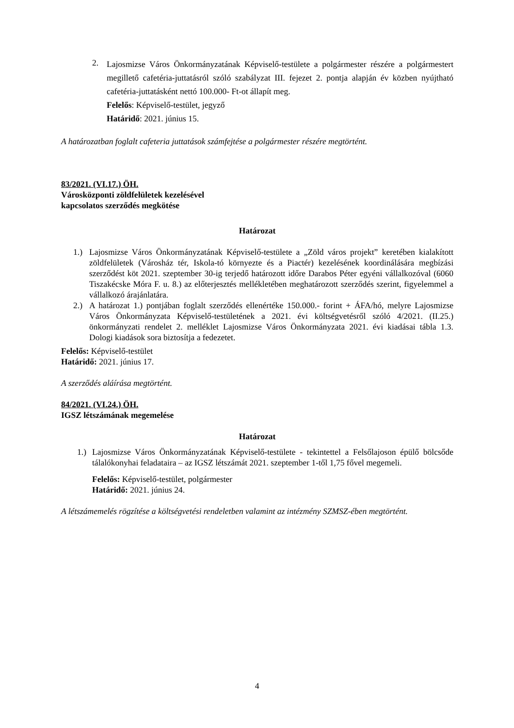2.
Lajosmizse Város Önkormányzatának Képviselő-testülete a polgármester részére a polgármestert megillető cafetéria-juttatásról szóló szabályzat III. fejezet 2. pontja alapján év közben nyújtható cafetéria-juttatásként nettó 100.000- Ft-ot állapít meg.
Felelős: Képviselő-testület, jegyző
Határidő: 2021. június 15.
A határozatban foglalt cafeteria juttatások számfejtése a polgármester részére megtörtént.
83/2021. (VI.17.) ÖH.
Városközponti zöldfelületek kezelésével
kapcsolatos szerződés megkötése
Határozat
1.) Lajosmizse Város Önkormányzatának Képviselő-testülete a „Zöld város projekt” keretében kialakított zöldfelületek (Városház tér, Iskola-tó környezte és a Piactér) kezelésének koordinálására megbízási szerződést köt 2021. szeptember 30-ig terjedő határozott időre Darabos Péter egyéni vállalkozóval (6060 Tiszakécske Móra F. u. 8.) az előterjesztés mellékletében meghatározott szerződés szerint, figyelemmel a vállalkozó árajánlatára.
2.) A határozat 1.) pontjában foglalt szerződés ellenértéke 150.000.- forint + ÁFA/hó, melyre Lajosmizse Város Önkormányzata Képviselő-testületének a 2021. évi költségvetésről szóló 4/2021. (II.25.) önkormányzati rendelet 2. melléklet Lajosmizse Város Önkormányzata 2021. évi kiadásai tábla 1.3. Dologi kiadások sora biztosítja a fedezetet.
Felelős: Képviselő-testület
Határidő: 2021. június 17.
A szerződés aláírása megtörtént.
84/2021. (VI.24.) ÖH.
IGSZ létszámának megemelése
Határozat
1.)
Lajosmizse Város Önkormányzatának Képviselő-testülete - tekintettel a Felsőlajoson épülő bölcsőde tálalókonyhai feladataira – az IGSZ létszámát 2021. szeptember 1-től 1,75 fővel megemeli.
Felelős: Képviselő-testület, polgármester
Határidő: 2021. június 24.
A létszámemelés rögzítése a költségvetési rendeletben valamint az intézmény SZMSZ-ében megtörtént.
4